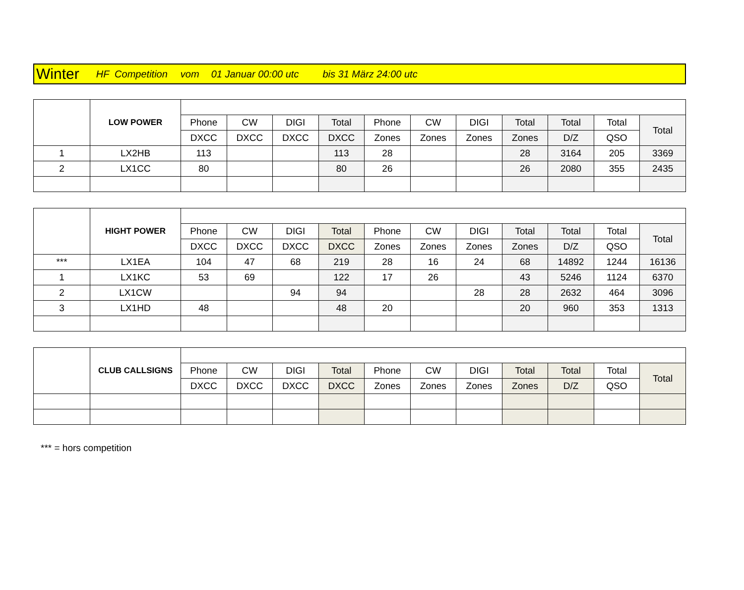Winter HF Competition vom 01 Januar 00:00 utc bis 31 März 24:00 utc
| | LOW POWER | | | | | | | | | | | |
| | | Phone | CW | DIGI | Total | Phone | CW | DIGI | Total | Total | Total | Total |
| | | DXCC | DXCC | DXCC | DXCC | Zones | Zones | Zones | Zones | D/Z | QSO | |
| 1 | LX2HB | 113 | | | 113 | 28 | | | 28 | 3164 | 205 | 3369 |
| 2 | LX1CC | 80 | | | 80 | 26 | | | 26 | 2080 | 355 | 2435 |
| | HIGHT POWER | | | | | | | | | | | |
| | | Phone | CW | DIGI | Total | Phone | CW | DIGI | Total | Total | Total | Total |
| | | DXCC | DXCC | DXCC | DXCC | Zones | Zones | Zones | Zones | D/Z | QSO | |
| *** | LX1EA | 104 | 47 | 68 | 219 | 28 | 16 | 24 | 68 | 14892 | 1244 | 16136 |
| 1 | LX1KC | 53 | 69 | | 122 | 17 | 26 | | 43 | 5246 | 1124 | 6370 |
| 2 | LX1CW | | | 94 | 94 | | | 28 | 28 | 2632 | 464 | 3096 |
| 3 | LX1HD | 48 | | | 48 | 20 | | | 20 | 960 | 353 | 1313 |
| | CLUB CALLSIGNS | | | | | | | | | | | |
| | | Phone | CW | DIGI | Total | Phone | CW | DIGI | Total | Total | Total | Total |
| | | DXCC | DXCC | DXCC | DXCC | Zones | Zones | Zones | Zones | D/Z | QSO | |
*** = hors competition